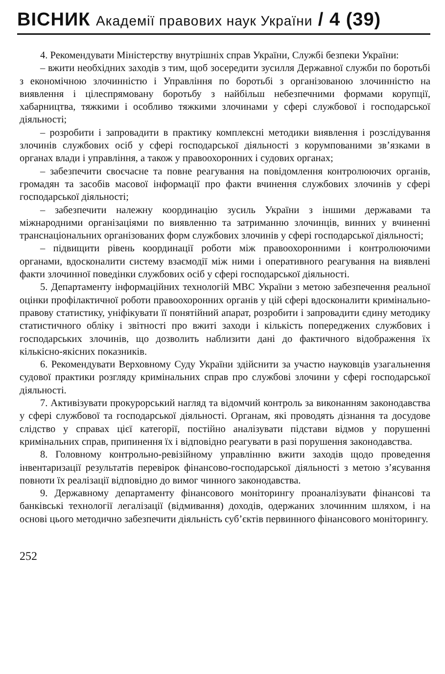ВІСНИК Академії правових наук України / 4 (39)
4. Рекомендувати Міністерству внутрішніх справ України, Службі безпеки України:
– вжити необхідних заходів з тим, щоб зосередити зусилля Державної служби по боротьбі з економічною злочинністю і Управління по боротьбі з організованою злочинністю на виявлення і цілеспрямовану боротьбу з найбільш небезпечними формами корупції, хабарництва, тяжкими і особливо тяжкими злочинами у сфері службової і господарської діяльності;
– розробити і запровадити в практику комплексні методики виявлення і розслідування злочинів службових осіб у сфері господарської діяльності з корумпованими зв’язками в органах влади і управління, а також у правоохоронних і судових органах;
– забезпечити своєчасне та повне реагування на повідомлення контролюючих органів, громадян та засобів масової інформації про факти вчинення службових злочинів у сфері господарської діяльності;
– забезпечити належну координацію зусиль України з іншими державами та міжнародними організаціями по виявленню та затриманню злочинців, винних у вчиненні транснаціональних організованих форм службових злочинів у сфері господарської діяльності;
– підвищити рівень координації роботи між правоохоронними і контролюючими органами, вдосконалити систему взаємодії між ними і оперативного реагування на виявлені факти злочинної поведінки службових осіб у сфері господарської діяльності.
5. Департаменту інформаційних технологій МВС України з метою забезпечення реальної оцінки профілактичної роботи правоохоронних органів у цій сфері вдосконалити кримінально-правову статистику, уніфікувати її понятійний апарат, розробити і запровадити єдину методику статистичного обліку і звітності про вжиті заходи і кількість попереджених службових і господарських злочинів, що дозволить наблизити дані до фактичного відображення їх кількісно-якісних показників.
6. Рекомендувати Верховному Суду України здійснити за участю науковців узагальнення судової практики розгляду кримінальних справ про службові злочини у сфері господарської діяльності.
7. Активізувати прокурорський нагляд та відомчий контроль за виконанням законодавства у сфері службової та господарської діяльності. Органам, які проводять дізнання та досудове слідство у справах цієї категорії, постійно аналізувати підстави відмов у порушенні кримінальних справ, припинення їх і відповідно реагувати в разі порушення законодавства.
8. Головному контрольно-ревізійному управлінню вжити заходів щодо проведення інвентаризації результатів перевірок фінансово-господарської діяльності з метою з’ясування повноти їх реалізації відповідно до вимог чинного законодавства.
9. Державному департаменту фінансового моніторингу проаналізувати фінансові та банківські технології легалізації (відмивання) доходів, одержаних злочинним шляхом, і на основі цього методично забезпечити діяльність суб’єктів первинного фінансового моніторингу.
252